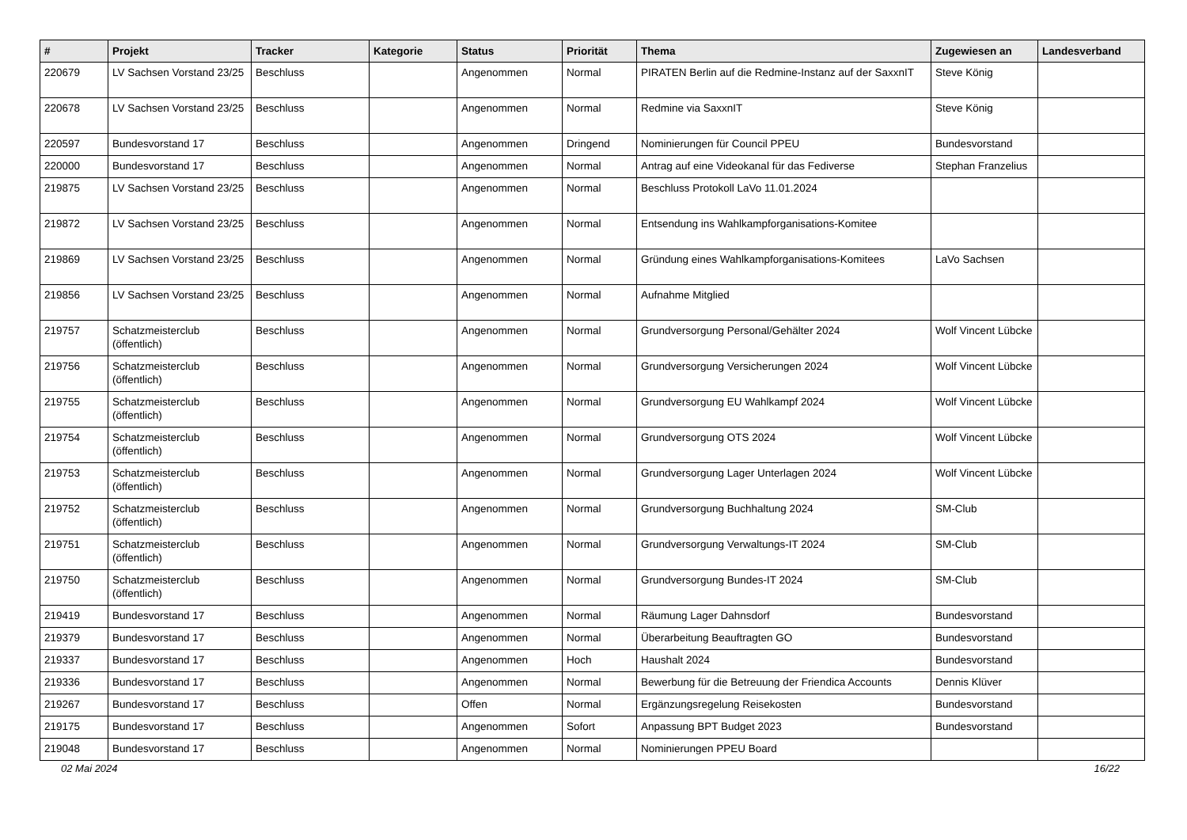| # | Projekt | Tracker | Kategorie | Status | Priorität | Thema | Zugewiesen an | Landesverband |
| --- | --- | --- | --- | --- | --- | --- | --- | --- |
| 220679 | LV Sachsen Vorstand 23/25 | Beschluss | | Angenommen | Normal | PIRATEN Berlin auf die Redmine-Instanz auf der SaxxnIT | Steve König | |
| 220678 | LV Sachsen Vorstand 23/25 | Beschluss | | Angenommen | Normal | Redmine via SaxxnIT | Steve König | |
| 220597 | Bundesvorstand 17 | Beschluss | | Angenommen | Dringend | Nominierungen für Council PPEU | Bundesvorstand | |
| 220000 | Bundesvorstand 17 | Beschluss | | Angenommen | Normal | Antrag auf eine Videokanal für das Fediverse | Stephan Franzelius | |
| 219875 | LV Sachsen Vorstand 23/25 | Beschluss | | Angenommen | Normal | Beschluss Protokoll LaVo 11.01.2024 | | |
| 219872 | LV Sachsen Vorstand 23/25 | Beschluss | | Angenommen | Normal | Entsendung ins Wahlkampforganisations-Komitee | | |
| 219869 | LV Sachsen Vorstand 23/25 | Beschluss | | Angenommen | Normal | Gründung eines Wahlkampforganisations-Komitees | LaVo Sachsen | |
| 219856 | LV Sachsen Vorstand 23/25 | Beschluss | | Angenommen | Normal | Aufnahme Mitglied | | |
| 219757 | Schatzmeisterclub (öffentlich) | Beschluss | | Angenommen | Normal | Grundversorgung Personal/Gehälter 2024 | Wolf Vincent Lübcke | |
| 219756 | Schatzmeisterclub (öffentlich) | Beschluss | | Angenommen | Normal | Grundversorgung Versicherungen 2024 | Wolf Vincent Lübcke | |
| 219755 | Schatzmeisterclub (öffentlich) | Beschluss | | Angenommen | Normal | Grundversorgung EU Wahlkampf 2024 | Wolf Vincent Lübcke | |
| 219754 | Schatzmeisterclub (öffentlich) | Beschluss | | Angenommen | Normal | Grundversorgung OTS 2024 | Wolf Vincent Lübcke | |
| 219753 | Schatzmeisterclub (öffentlich) | Beschluss | | Angenommen | Normal | Grundversorgung Lager Unterlagen 2024 | Wolf Vincent Lübcke | |
| 219752 | Schatzmeisterclub (öffentlich) | Beschluss | | Angenommen | Normal | Grundversorgung Buchhaltung 2024 | SM-Club | |
| 219751 | Schatzmeisterclub (öffentlich) | Beschluss | | Angenommen | Normal | Grundversorgung Verwaltungs-IT 2024 | SM-Club | |
| 219750 | Schatzmeisterclub (öffentlich) | Beschluss | | Angenommen | Normal | Grundversorgung Bundes-IT 2024 | SM-Club | |
| 219419 | Bundesvorstand 17 | Beschluss | | Angenommen | Normal | Räumung Lager Dahnsdorf | Bundesvorstand | |
| 219379 | Bundesvorstand 17 | Beschluss | | Angenommen | Normal | Überarbeitung Beauftragten GO | Bundesvorstand | |
| 219337 | Bundesvorstand 17 | Beschluss | | Angenommen | Hoch | Haushalt 2024 | Bundesvorstand | |
| 219336 | Bundesvorstand 17 | Beschluss | | Angenommen | Normal | Bewerbung für die Betreuung der Friendica Accounts | Dennis Klüver | |
| 219267 | Bundesvorstand 17 | Beschluss | | Offen | Normal | Ergänzungsregelung Reisekosten | Bundesvorstand | |
| 219175 | Bundesvorstand 17 | Beschluss | | Angenommen | Sofort | Anpassung BPT Budget 2023 | Bundesvorstand | |
| 219048 | Bundesvorstand 17 | Beschluss | | Angenommen | Normal | Nominierungen PPEU Board | | |
02 Mai 2024 16/22